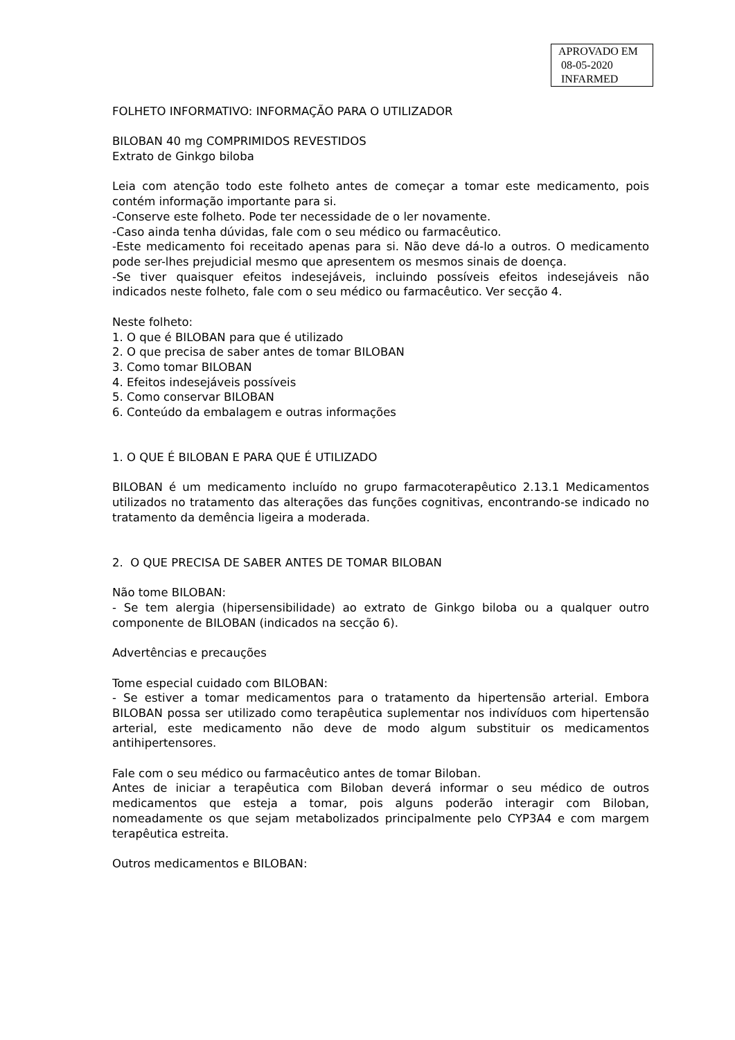APROVADO EM
08-05-2020
INFARMED
FOLHETO INFORMATIVO: INFORMAÇÃO PARA O UTILIZADOR
BILOBAN 40 mg COMPRIMIDOS REVESTIDOS
Extrato de Ginkgo biloba
Leia com atenção todo este folheto antes de começar a tomar este medicamento, pois contém informação importante para si.
-Conserve este folheto. Pode ter necessidade de o ler novamente.
-Caso ainda tenha dúvidas, fale com o seu médico ou farmacêutico.
-Este medicamento foi receitado apenas para si. Não deve dá-lo a outros. O medicamento pode ser-lhes prejudicial mesmo que apresentem os mesmos sinais de doença.
-Se tiver quaisquer efeitos indesejáveis, incluindo possíveis efeitos indesejáveis não indicados neste folheto, fale com o seu médico ou farmacêutico. Ver secção 4.
Neste folheto:
1. O que é BILOBAN para que é utilizado
2. O que precisa de saber antes de tomar BILOBAN
3. Como tomar BILOBAN
4. Efeitos indesejáveis possíveis
5. Como conservar BILOBAN
6. Conteúdo da embalagem e outras informações
1. O QUE É BILOBAN E PARA QUE É UTILIZADO
BILOBAN é um medicamento incluído no grupo farmacoterapêutico 2.13.1 Medicamentos utilizados no tratamento das alterações das funções cognitivas, encontrando-se indicado no tratamento da demência ligeira a moderada.
2. O QUE PRECISA DE SABER ANTES DE TOMAR BILOBAN
Não tome BILOBAN:
- Se tem alergia (hipersensibilidade) ao extrato de Ginkgo biloba ou a qualquer outro componente de BILOBAN (indicados na secção 6).
Advertências e precauções
Tome especial cuidado com BILOBAN:
- Se estiver a tomar medicamentos para o tratamento da hipertensão arterial. Embora BILOBAN possa ser utilizado como terapêutica suplementar nos indivíduos com hipertensão arterial, este medicamento não deve de modo algum substituir os medicamentos antihipertensores.
Fale com o seu médico ou farmacêutico antes de tomar Biloban.
Antes de iniciar a terapêutica com Biloban deverá informar o seu médico de outros medicamentos que esteja a tomar, pois alguns poderão interagir com Biloban, nomeadamente os que sejam metabolizados principalmente pelo CYP3A4 e com margem terapêutica estreita.
Outros medicamentos e BILOBAN: